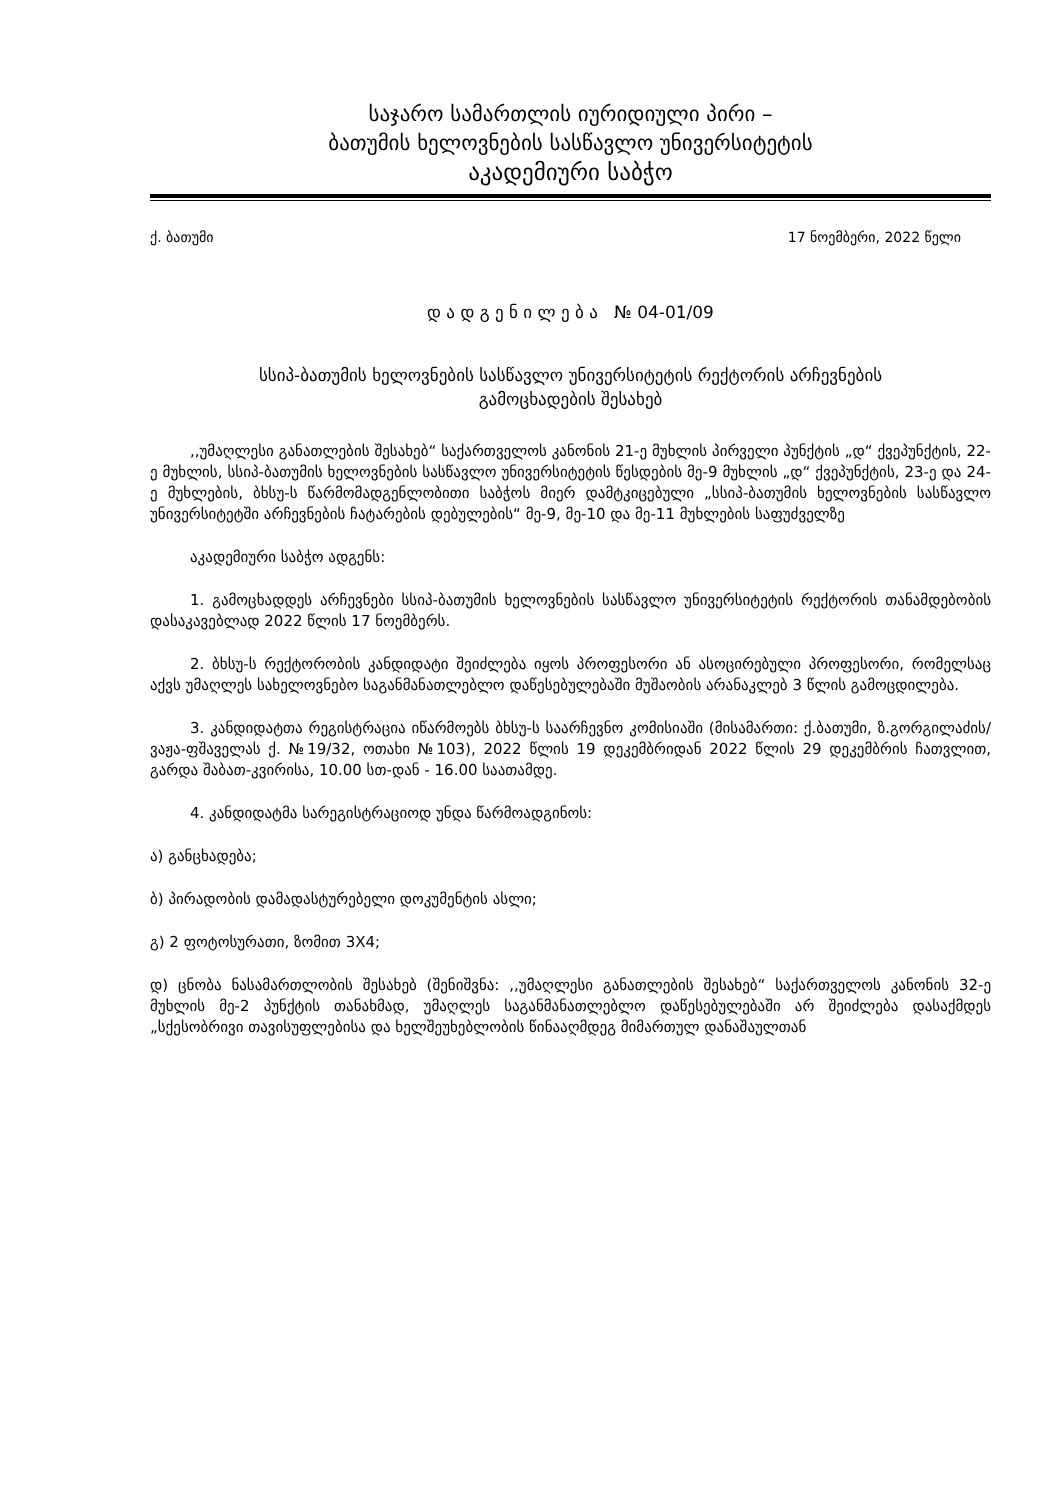საჯარო სამართლის იურიდიული პირი –
ბათუმის ხელოვნების სასწავლო უნივერსიტეტის
აკადემიური საბჭო
ქ. ბათუმი 17 ნოემბერი, 2022 წელი
დ ა დ გ ე ნ ი ლ ე ბ ა № 04-01/09
სსიპ-ბათუმის ხელოვნების სასწავლო უნივერსიტეტის რექტორის არჩევნების
გამოცხადების შესახებ
,,უმაღლესი განათლების შესახებ“ საქართველოს კანონის 21-ე მუხლის პირველი პუნქტის „დ“ ქვეპუნქტის, 22-ე მუხლის, სსიპ-ბათუმის ხელოვნების სასწავლო უნივერსიტეტის წესდების მე-9 მუხლის „დ“ ქვეპუნქტის, 23-ე და 24-ე მუხლების, ბხსუ-ს წარმომადგენლობითი საბჭოს მიერ დამტკიცებული „სსიპ-ბათუმის ხელოვნების სასწავლო უნივერსიტეტში არჩევნების ჩატარების დებულების“ მე-9, მე-10 და მე-11 მუხლების საფუძველზე
აკადემიური საბჭო ადგენს:
1. გამოცხადდეს არჩევნები სსიპ-ბათუმის ხელოვნების სასწავლო უნივერსიტეტის რექტორის თანამდებობის დასაკავებლად 2022 წლის 17 ნოემბერს.
2. ბხსუ-ს რექტორობის კანდიდატი შეიძლება იყოს პროფესორი ან ასოცირებული პროფესორი, რომელსაც აქვს უმაღლეს სახელოვნებო საგანმანათლებლო დაწესებულებაში მუშაობის არანაკლებ 3 წლის გამოცდილება.
3. კანდიდატთა რეგისტრაცია იწარმოებს ბხსუ-ს საარჩევნო კომისიაში (მისამართი: ქ.ბათუმი, ზ.გორგილაძის/ვაჟა-ფშაველას ქ. №19/32, ოთახი №103), 2022 წლის 19 დეკემბრიდან 2022 წლის 29 დეკემბრის ჩათვლით, გარდა შაბათ-კვირისა, 10.00 სთ-დან - 16.00 საათამდე.
4. კანდიდატმა სარეგისტრაციოდ უნდა წარმოადგინოს:
ა) განცხადება;
ბ) პირადობის დამადასტურებელი დოკუმენტის ასლი;
გ) 2 ფოტოსურათი, ზომით 3X4;
დ) ცნობა ნასამართლობის შესახებ (შენიშვნა: ,,უმაღლესი განათლების შესახებ“ საქართველოს კანონის 32-ე მუხლის მე-2 პუნქტის თანახმად, უმაღლეს საგანმანათლებლო დაწესებულებაში არ შეიძლება დასაქმდეს „სქესობრივი თავისუფლებისა და ხელშეუხებლობის წინააღმდეგ მიმართულ დანაშაულთან